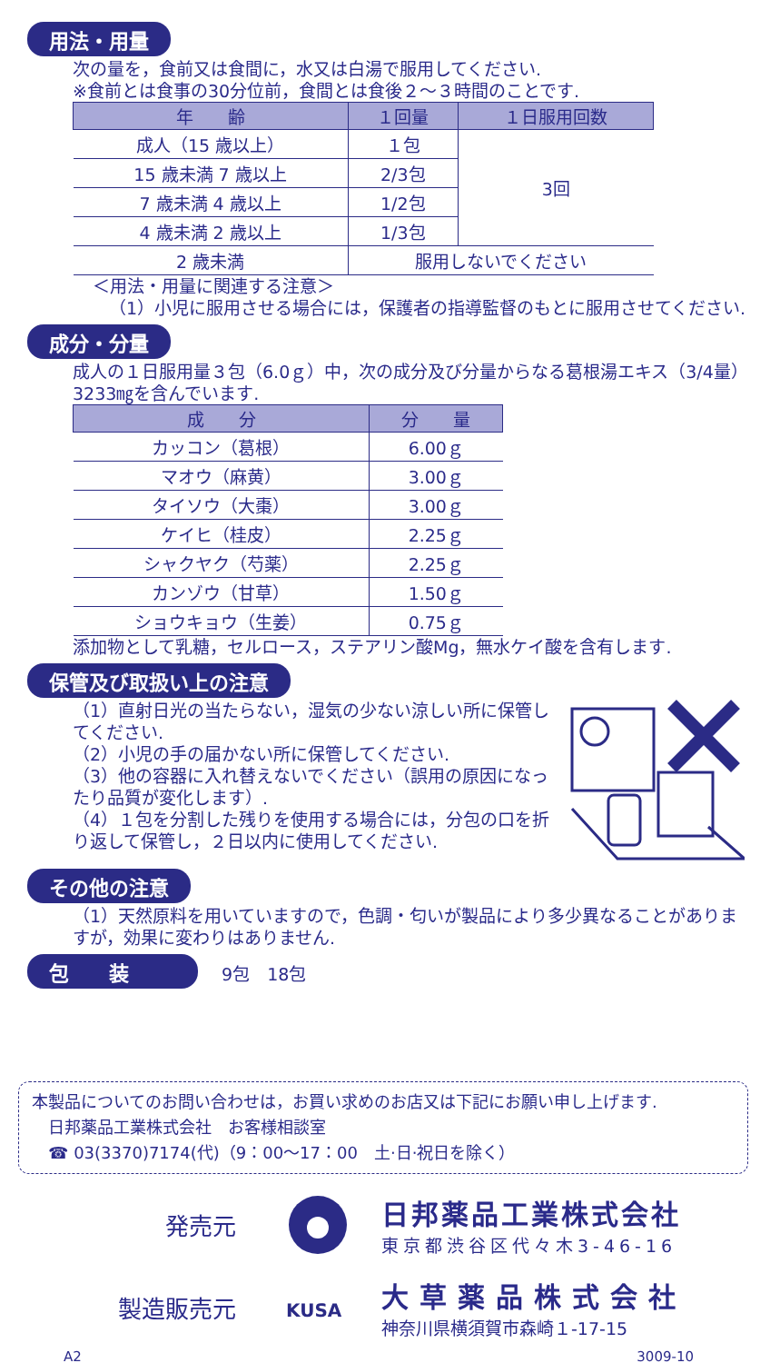用法・用量
次の量を，食前又は食間に，水又は白湯で服用してください.
※食前とは食事の30分位前，食間とは食後２～３時間のことです.
| 年 齢 | １回量 | １日服用回数 |
| --- | --- | --- |
| 成人（15 歳以上） | １包 | 3回 |
| 15 歳未満 7 歳以上 | 2/3包 | |
| 7 歳未満 4 歳以上 | 1/2包 | |
| 4 歳未満 2 歳以上 | 1/3包 | |
| 2 歳未満 | 服用しないでください | |
＜用法・用量に関連する注意＞
（1）小児に服用させる場合には，保護者の指導監督のもとに服用させてください.
成分・分量
成人の１日服用量３包（6.0ｇ）中，次の成分及び分量からなる葛根湯エキス（3/4量）3233㎎を含んでいます.
| 成 分 | 分 量 |
| --- | --- |
| カッコン（葛根） | 6.00ｇ |
| マオウ（麻黄） | 3.00ｇ |
| タイソウ（大棗） | 3.00ｇ |
| ケイヒ（桂皮） | 2.25ｇ |
| シャクヤク（芍薬） | 2.25ｇ |
| カンゾウ（甘草） | 1.50ｇ |
| ショウキョウ（生姜） | 0.75ｇ |
添加物として乳糖，セルロース，ステアリン酸Mg，無水ケイ酸を含有します.
保管及び取扱い上の注意
（1）直射日光の当たらない，湿気の少ない涼しい所に保管してください.
（2）小児の手の届かない所に保管してください.
（3）他の容器に入れ替えないでください（誤用の原因になったり品質が変化します）.
（4）１包を分割した残りを使用する場合には，分包の口を折り返して保管し，２日以内に使用してください.
その他の注意
（1）天然原料を用いていますので，色調・匂いが製品により多少異なることがありますが，効果に変わりはありません.
包　　装 9包　18包
本製品についてのお問い合わせは，お買い求めのお店又は下記にお願い申し上げます.
　日邦薬品工業株式会社　お客様相談室
　☎ 03(3370)7174(代)（9：00～17：00　土·日·祝日を除く）
発売元
日邦薬品工業株式会社
東京都渋谷区代々木3-46-16
製造販売元
KUSA
大草薬品株式会社
神奈川県横須賀市森崎１-17-15
A2 3009-10